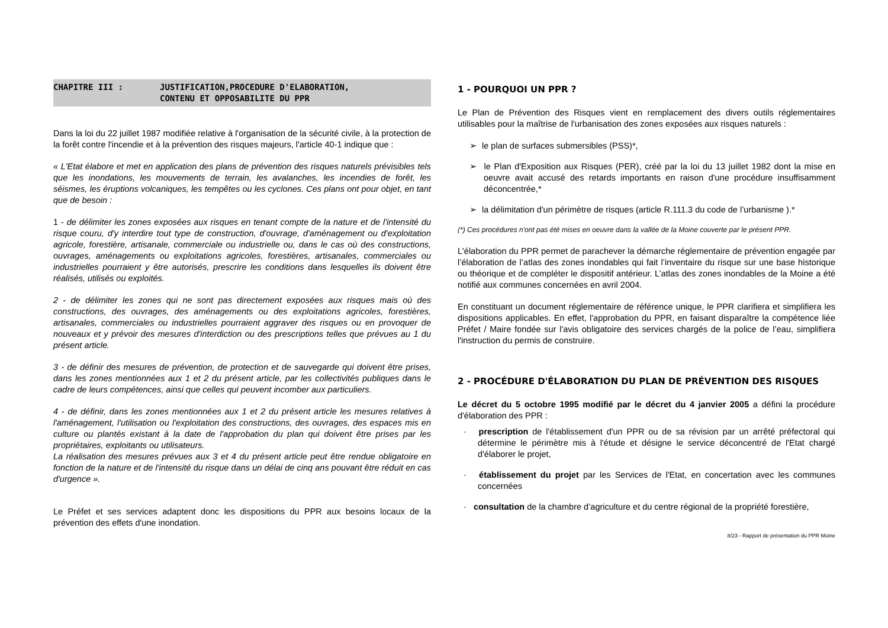CHAPITRE III : JUSTIFICATION,PROCEDURE D'ELABORATION,
CONTENU ET OPPOSABILITE DU PPR
Dans la loi du 22 juillet 1987 modifiée relative à l'organisation de la sécurité civile, à la protection de la forêt contre l'incendie et à la prévention des risques majeurs, l'article 40-1 indique que :
« L'Etat élabore et met en application des plans de prévention des risques naturels prévisibles tels que les inondations, les mouvements de terrain, les avalanches, les incendies de forêt, les séismes, les éruptions volcaniques, les tempêtes ou les cyclones. Ces plans ont pour objet, en tant que de besoin :
1 - de délimiter les zones exposées aux risques en tenant compte de la nature et de l'intensité du risque couru, d'y interdire tout type de construction, d'ouvrage, d'aménagement ou d'exploitation agricole, forestière, artisanale, commerciale ou industrielle ou, dans le cas où des constructions, ouvrages, aménagements ou exploitations agricoles, forestières, artisanales, commerciales ou industrielles pourraient y être autorisés, prescrire les conditions dans lesquelles ils doivent être réalisés, utilisés ou exploités.
2 - de délimiter les zones qui ne sont pas directement exposées aux risques mais où des constructions, des ouvrages, des aménagements ou des exploitations agricoles, forestières, artisanales, commerciales ou industrielles pourraient aggraver des risques ou en provoquer de nouveaux et y prévoir des mesures d'interdiction ou des prescriptions telles que prévues au 1 du présent article.
3 - de définir des mesures de prévention, de protection et de sauvegarde qui doivent être prises, dans les zones mentionnées aux 1 et 2 du présent article, par les collectivités publiques dans le cadre de leurs compétences, ainsi que celles qui peuvent incomber aux particuliers.
4 - de définir, dans les zones mentionnées aux 1 et 2 du présent article les mesures relatives à l'aménagement, l'utilisation ou l'exploitation des constructions, des ouvrages, des espaces mis en culture ou plantés existant à la date de l'approbation du plan qui doivent être prises par les propriétaires, exploitants ou utilisateurs.
La réalisation des mesures prévues aux 3 et 4 du présent article peut être rendue obligatoire en fonction de la nature et de l'intensité du risque dans un délai de cinq ans pouvant être réduit en cas d'urgence ».
Le Préfet et ses services adaptent donc les dispositions du PPR aux besoins locaux de la prévention des effets d'une inondation.
1 - POURQUOI UN PPR ?
Le Plan de Prévention des Risques vient en remplacement des divers outils réglementaires utilisables pour la maîtrise de l'urbanisation des zones exposées aux risques naturels :
➢ le plan de surfaces submersibles (PSS)*,
➢ le Plan d'Exposition aux Risques (PER), créé par la loi du 13 juillet 1982 dont la mise en oeuvre avait accusé des retards importants en raison d'une procédure insuffisamment déconcentrée,*
➢ la délimitation d'un périmètre de risques (article R.111.3 du code de l’urbanisme ).*
(*) Ces procédures n'ont pas été mises en oeuvre dans la vallée de la Moine couverte par le présent PPR.
L'élaboration du PPR permet de parachever la démarche réglementaire de prévention engagée par l’élaboration de l’atlas des zones inondables qui fait l’inventaire du risque sur une base historique ou théorique et de compléter le dispositif antérieur. L’atlas des zones inondables de la Moine a été notifié aux communes concernées en avril 2004.
En constituant un document réglementaire de référence unique, le PPR clarifiera et simplifiera les dispositions applicables. En effet, l'approbation du PPR, en faisant disparaître la compétence liée Préfet / Maire fondée sur l'avis obligatoire des services chargés de la police de l’eau, simplifiera l'instruction du permis de construire.
2 - PROCÉDURE D'ÉLABORATION DU PLAN DE PRÉVENTION DES RISQUES
Le décret du 5 octobre 1995 modifié par le décret du 4 janvier 2005 a défini la procédure d'élaboration des PPR :
· prescription de l'établissement d'un PPR ou de sa révision par un arrêté préfectoral qui détermine le périmètre mis à l'étude et désigne le service déconcentré de l'Etat chargé d'élaborer le projet,
· établissement du projet par les Services de l'Etat, en concertation avec les communes concernées
· consultation de la chambre d’agriculture et du centre régional de la propriété forestière,
8/23 - Rapport de présentation du PPR Moine